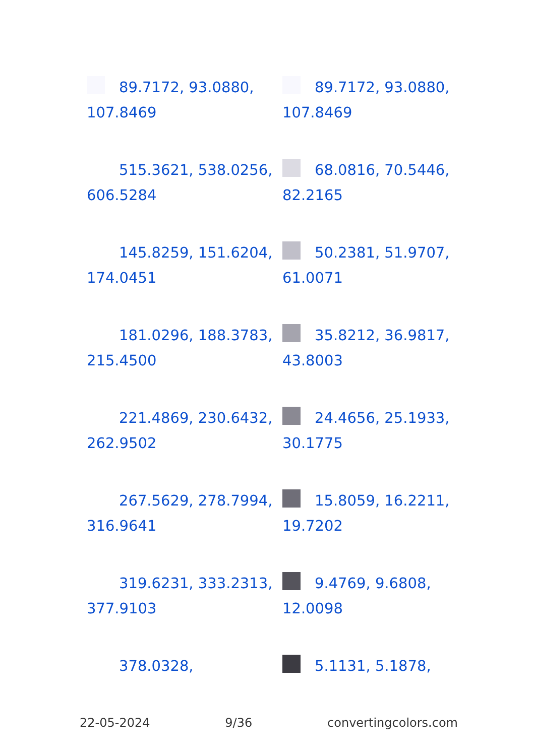89.7172, 93.0880, 107.8469
89.7172, 93.0880, 107.8469
515.3621, 538.0256, 606.5284
68.0816, 70.5446, 82.2165
145.8259, 151.6204, 174.0451
50.2381, 51.9707, 61.0071
181.0296, 188.3783, 215.4500
35.8212, 36.9817, 43.8003
221.4869, 230.6432, 262.9502
24.4656, 25.1933, 30.1775
267.5629, 278.7994, 316.9641
15.8059, 16.2211, 19.7202
319.6231, 333.2313, 377.9103
9.4769, 9.6808, 12.0098
378.0328,
5.1131, 5.1878,
22-05-2024 9/36 convertingcolors.com